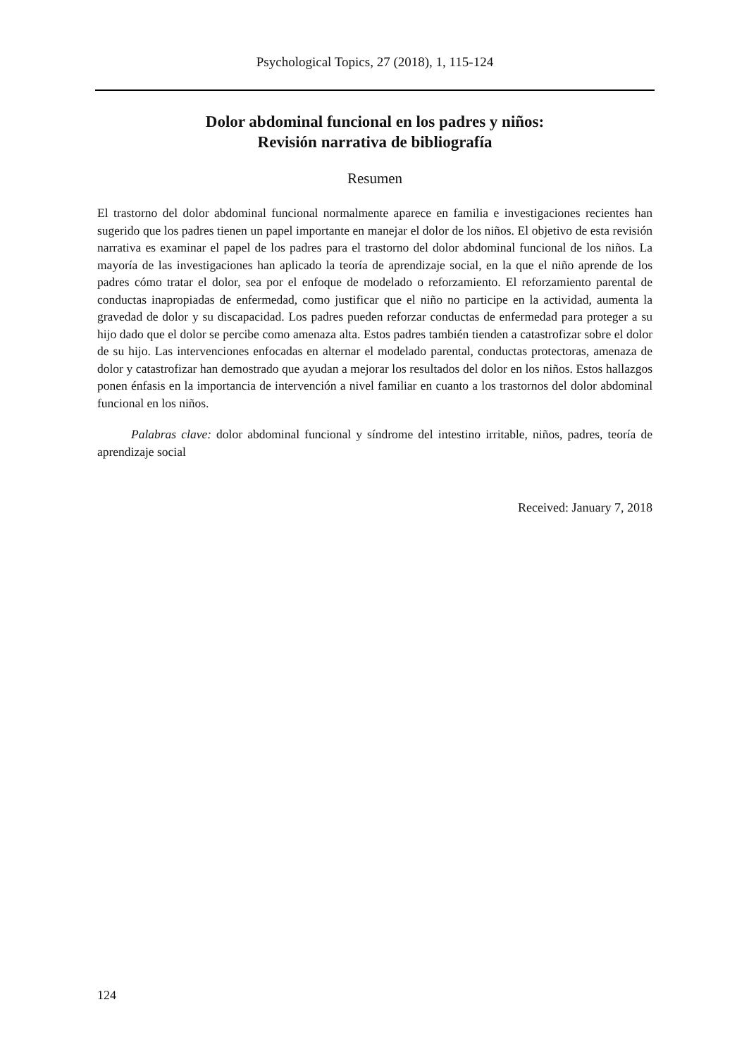Psychological Topics, 27 (2018), 1, 115-124
Dolor abdominal funcional en los padres y niños:
Revisión narrativa de bibliografía
Resumen
El trastorno del dolor abdominal funcional normalmente aparece en familia e investigaciones recientes han sugerido que los padres tienen un papel importante en manejar el dolor de los niños. El objetivo de esta revisión narrativa es examinar el papel de los padres para el trastorno del dolor abdominal funcional de los niños. La mayoría de las investigaciones han aplicado la teoría de aprendizaje social, en la que el niño aprende de los padres cómo tratar el dolor, sea por el enfoque de modelado o reforzamiento. El reforzamiento parental de conductas inapropiadas de enfermedad, como justificar que el niño no participe en la actividad, aumenta la gravedad de dolor y su discapacidad. Los padres pueden reforzar conductas de enfermedad para proteger a su hijo dado que el dolor se percibe como amenaza alta. Estos padres también tienden a catastrofizar sobre el dolor de su hijo. Las intervenciones enfocadas en alternar el modelado parental, conductas protectoras, amenaza de dolor y catastrofizar han demostrado que ayudan a mejorar los resultados del dolor en los niños. Estos hallazgos ponen énfasis en la importancia de intervención a nivel familiar en cuanto a los trastornos del dolor abdominal funcional en los niños.
Palabras clave: dolor abdominal funcional y síndrome del intestino irritable, niños, padres, teoría de aprendizaje social
Received: January 7, 2018
124